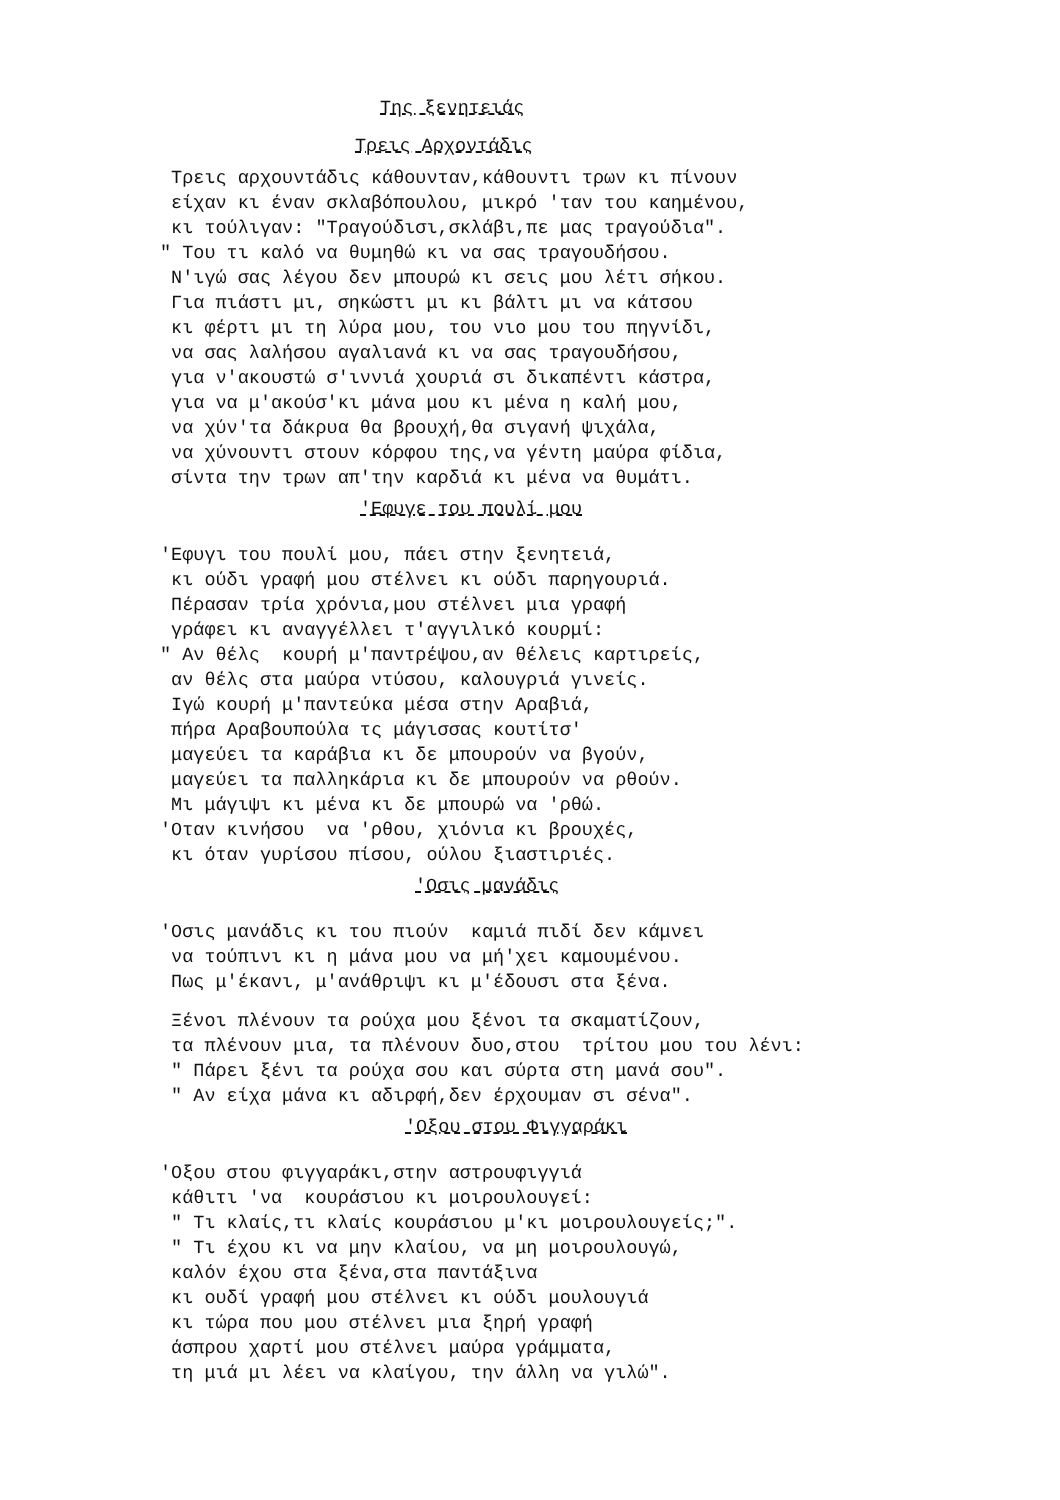Της ξενητειάς
Τρεις Αρχοντάδις
Τρεις αρχουντάδις κάθουνταν,κάθουντι τρων κι πίνουν είχαν κι έναν σκλαβόπουλου, μικρό 'ταν του καημένου, κι τούλιγαν: "Τραγούδισι,σκλάβι,πε μας τραγούδια". " Του τι καλό να θυμηθώ κι να σας τραγουδήσου. Ν'ιγώ σας λέγου δεν μπουρώ κι σεις μου λέτι σήκου. Για πιάστι μι, σηκώστι μι κι βάλτι μι να κάτσου κι φέρτι μι τη λύρα μου, του νιο μου του πηγνίδι, να σας λαλήσου αγαλιανά κι να σας τραγουδήσου, για ν'ακουστώ σ'ιννιά χουριά σι δικαπέντι κάστρα, για να μ'ακούσ'κι μάνα μου κι μένα η καλή μου, να χύν'τα δάκρυα θα βρουχή,θα σιγανή ψιχάλα, να χύνουντι στουν κόρφου της,να γέντη μαύρα φίδια, σίντα την τρων απ'την καρδιά κι μένα να θυμάτι.
'Εφυγε του πουλί μου
'Εφυγι του πουλί μου, πάει στην ξενητειά, κι ούδι γραφή μου στέλνει κι ούδι παρηγουριά. Πέρασαν τρία χρόνια,μου στέλνει μια γραφή γράφει κι αναγγέλλει τ'αγγιλικό κουρμί: " Αν θέλς κουρή μ'παντρέψου,αν θέλεις καρτιρείς, αν θέλς στα μαύρα ντύσου, καλουγριά γινείς. Ιγώ κουρή μ'παντεύκα μέσα στην Αραβιά, πήρα Αραβουπούλα τς μάγισσας κουτίτσ' μαγεύει τα καράβια κι δε μπουρούν να βγούν, μαγεύει τα παλληκάρια κι δε μπουρούν να ρθούν. Μι μάγιψι κι μένα κι δε μπουρώ να 'ρθώ. 'Οταν κινήσου να 'ρθου, χιόνια κι βρουχές, κι όταν γυρίσου πίσου, ούλου ξιαστιριές.
'Οσις μανάδις
'Οσις μανάδις κι του πιούν καμιά πιδί δεν κάμνει να τούπινι κι η μάνα μου να μή'χει καμουμένου. Πως μ'έκανι, μ'ανάθριψι κι μ'έδουσι στα ξένα.
Ξένοι πλένουν τα ρούχα μου ξένοι τα σκαματίζουν, τα πλένουν μια, τα πλένουν δυο,στου τρίτου μου του λένι: " Πάρει ξένι τα ρούχα σου και σύρτα στη μανά σου". " Αν είχα μάνα κι αδιρφή,δεν έρχουμαν σι σένα".
'Οξου στου Φιγγαράκι
'Οξου στου φιγγαράκι,στην αστρουφιγγιά κάθιτι 'να κουράσιου κι μοιρουλουγεί: " Τι κλαίς,τι κλαίς κουράσιου μ'κι μοιρουλουγείς;". " Τι έχου κι να μην κλαίου, να μη μοιρουλουγώ, καλόν έχου στα ξένα,στα παντάξινα κι ουδί γραφή μου στέλνει κι ούδι μουλουγιά κι τώρα που μου στέλνει μια ξηρή γραφή άσπρου χαρτί μου στέλνει μαύρα γράμματα, τη μιά μι λέει να κλαίγου, την άλλη να γιλώ".